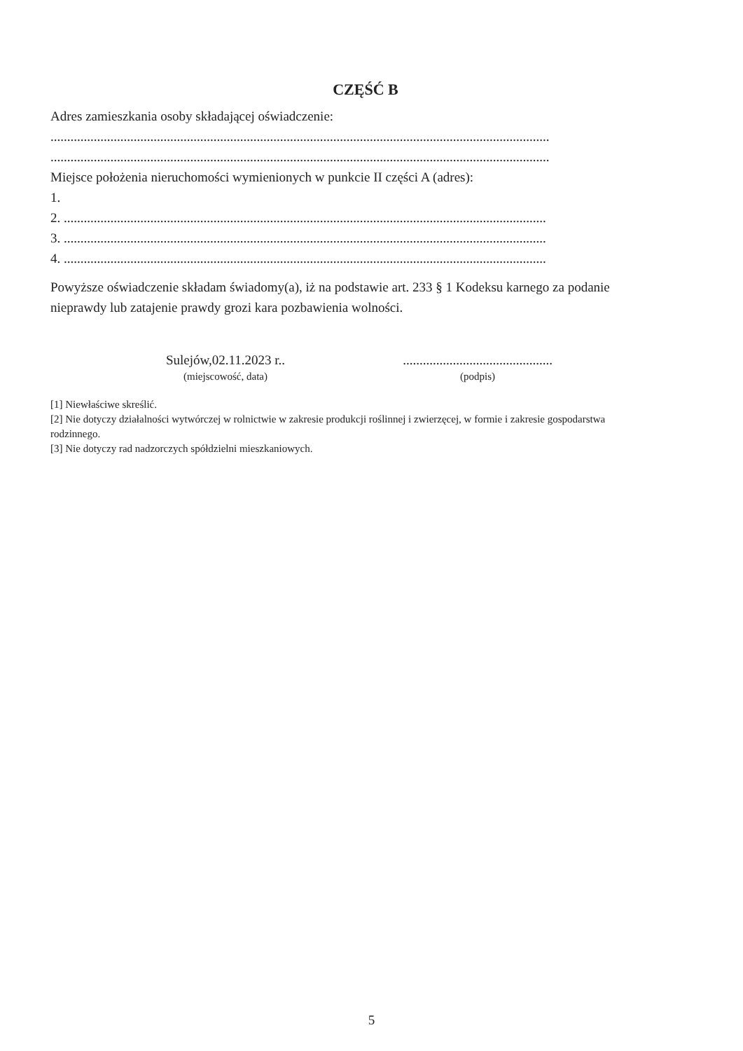CZĘŚĆ B
Adres zamieszkania osoby składającej oświadczenie:
......................................................................................................................................................
......................................................................................................................................................
Miejsce położenia nieruchomości wymienionych w punkcie II części A (adres):
1.
2. .................................................................................................................................................
3. .................................................................................................................................................
4. .................................................................................................................................................
Powyższe oświadczenie składam świadomy(a), iż na podstawie art. 233 § 1 Kodeksu karnego za podanie nieprawdy lub zatajenie prawdy grozi kara pozbawienia wolności.
Sulejów,02.11.2023 r..
(miejscowość, data)
.............................................
(podpis)
[1] Niewłaściwe skreślić.
[2] Nie dotyczy działalności wytwórczej w rolnictwie w zakresie produkcji roślinnej i zwierzęcej, w formie i zakresie gospodarstwa rodzinnego.
[3] Nie dotyczy rad nadzorczych spółdzielni mieszkaniowych.
5